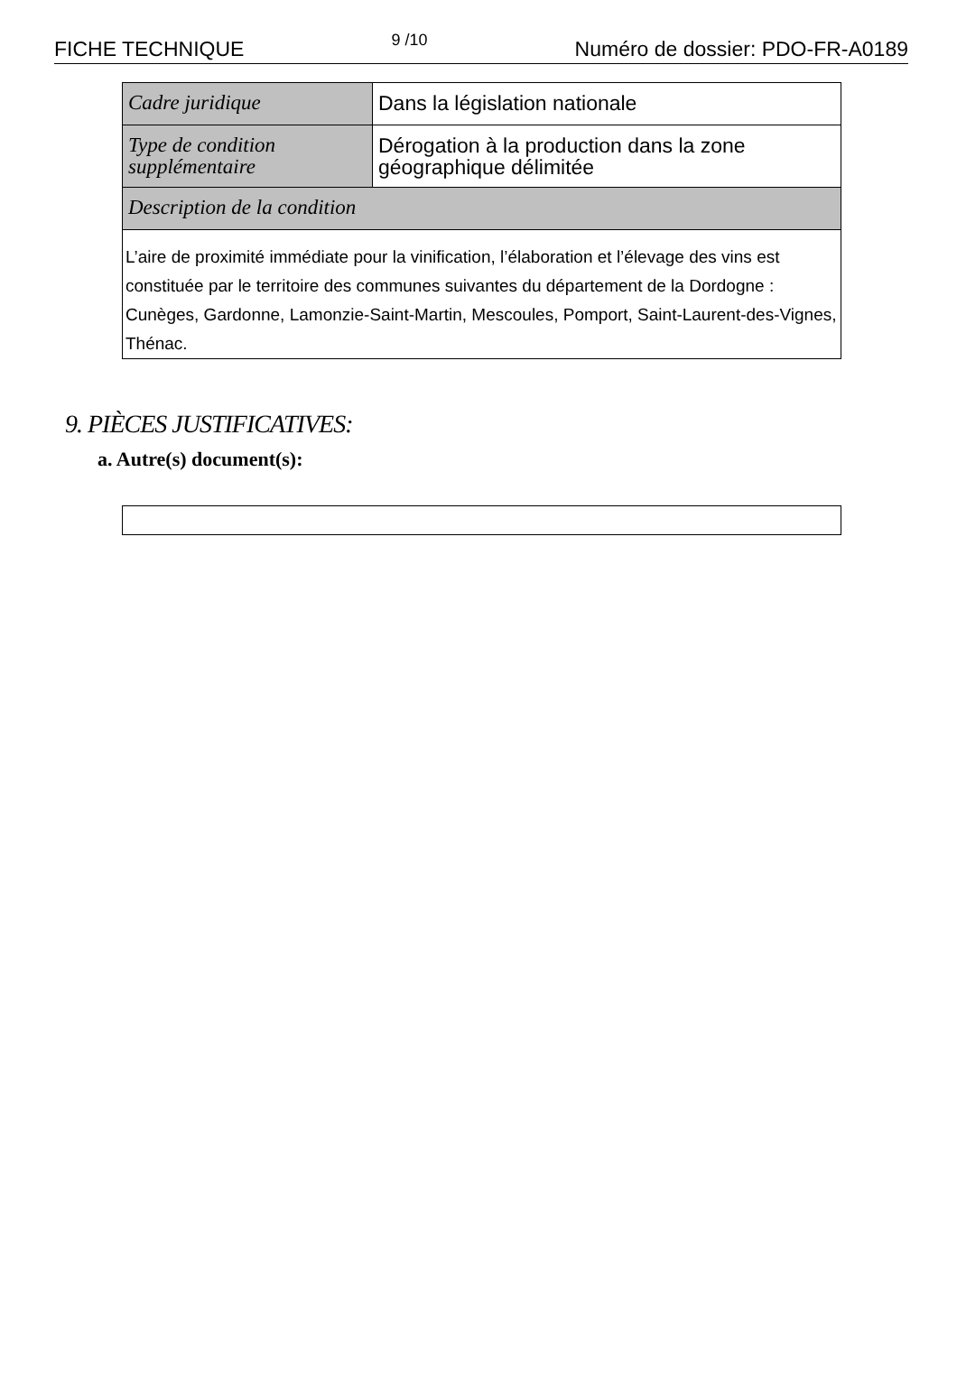FICHE TECHNIQUE 9 /10 Numéro de dossier: PDO-FR-A0189
| Cadre juridique | Dans la législation nationale |
| Type de condition supplémentaire | Dérogation à la production dans la zone géographique délimitée |
| Description de la condition | |
| L’aire de proximité immédiate pour la vinification, l’élaboration et l’élevage des vins est constituée par le territoire des communes suivantes du département de la Dordogne : Cunèges, Gardonne, Lamonzie-Saint-Martin, Mescoules, Pomport, Saint-Laurent-des-Vignes, Thénac. | |
9. PIÈCES JUSTIFICATIVES:
a. Autre(s) document(s):